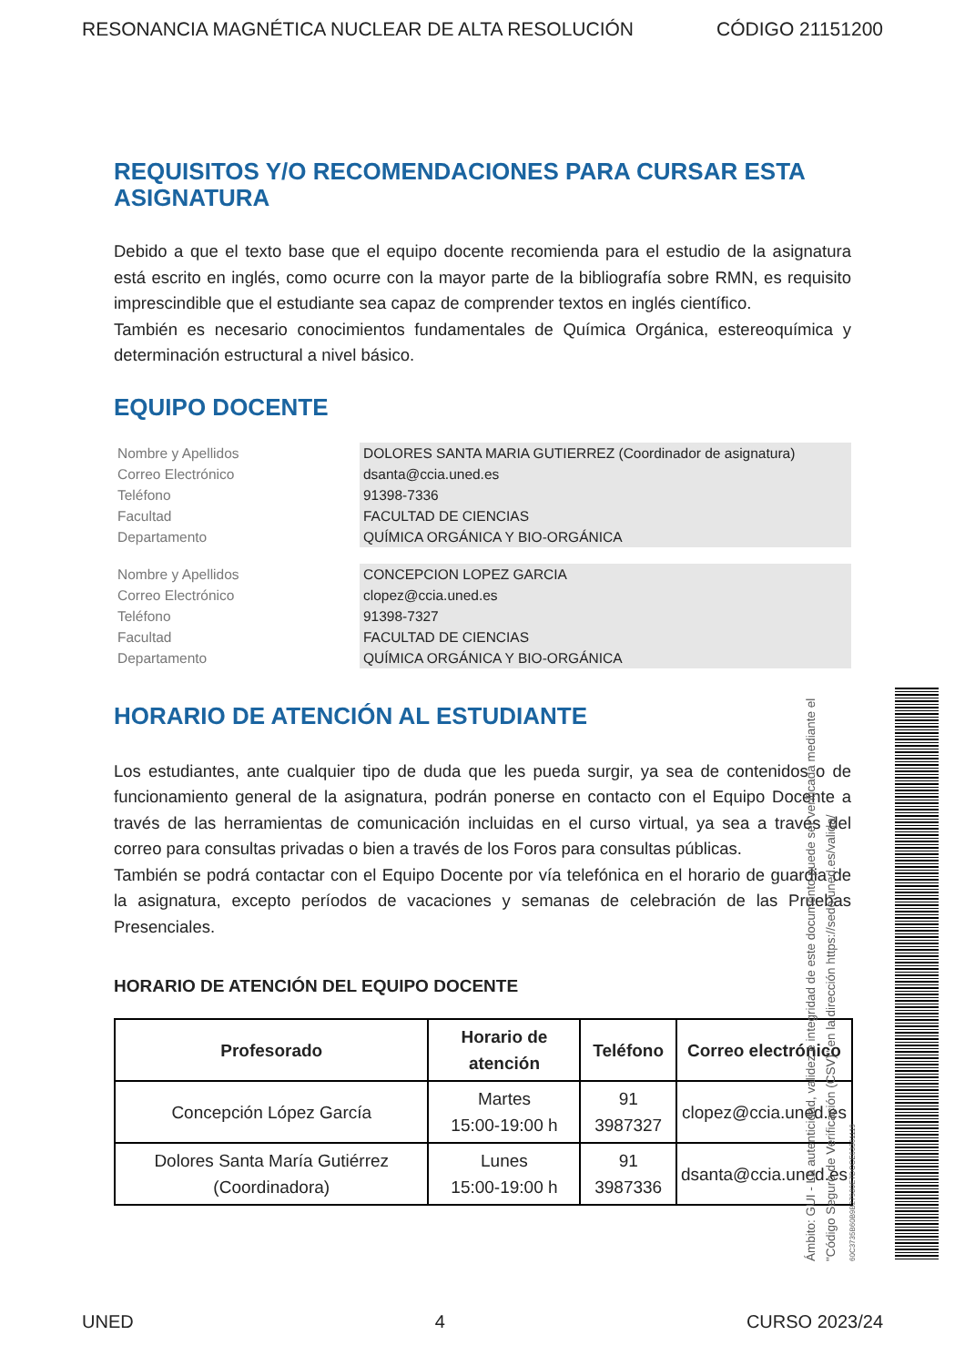RESONANCIA MAGNÉTICA NUCLEAR DE ALTA RESOLUCIÓN CÓDIGO 21151200
REQUISITOS Y/O RECOMENDACIONES PARA CURSAR ESTA ASIGNATURA
Debido a que el texto base que el equipo docente recomienda para el estudio de la asignatura está escrito en inglés, como ocurre con la mayor parte de la bibliografía sobre RMN, es requisito imprescindible que el estudiante sea capaz de comprender textos en inglés científico.
También es necesario conocimientos fundamentales de Química Orgánica, estereoquímica y determinación estructural a nivel básico.
EQUIPO DOCENTE
Nombre y Apellidos
DOLORES SANTA MARIA GUTIERREZ (Coordinador de asignatura)
Correo Electrónico
dsanta@ccia.uned.es
Teléfono
91398-7336
Facultad
FACULTAD DE CIENCIAS
Departamento
QUÍMICA ORGÁNICA Y BIO-ORGÁNICA
Nombre y Apellidos
CONCEPCION LOPEZ GARCIA
Correo Electrónico
clopez@ccia.uned.es
Teléfono
91398-7327
Facultad
FACULTAD DE CIENCIAS
Departamento
QUÍMICA ORGÁNICA Y BIO-ORGÁNICA
HORARIO DE ATENCIÓN AL ESTUDIANTE
Los estudiantes, ante cualquier tipo de duda que les pueda surgir, ya sea de contenidos o de funcionamiento general de la asignatura, podrán ponerse en contacto con el Equipo Docente a través de las herramientas de comunicación incluidas en el curso virtual, ya sea a través del correo para consultas privadas o bien a través de los Foros para consultas públicas.
También se podrá contactar con el Equipo Docente por vía telefónica en el horario de guardia de la asignatura, excepto períodos de vacaciones y semanas de celebración de las Pruebas Presenciales.
HORARIO DE ATENCIÓN DEL EQUIPO DOCENTE
| Profesorado | Horario de atención | Teléfono | Correo electrónico |
| --- | --- | --- | --- |
| Concepción López García | Martes 15:00-19:00 h | 91 3987327 | clopez@ccia.uned.es |
| Dolores Santa María Gutiérrez (Coordinadora) | Lunes 15:00-19:00 h | 91 3987336 | dsanta@ccia.uned.es |
Ámbito: GUI - La autenticidad, validez e integridad de este documento puede ser verificada mediante el "Código Seguro de Verificación (CSV)" en la dirección https://sede.uned.es/valida/
60C3735B60B9B27980E7DCCE63361119
UNED 4 CURSO 2023/24